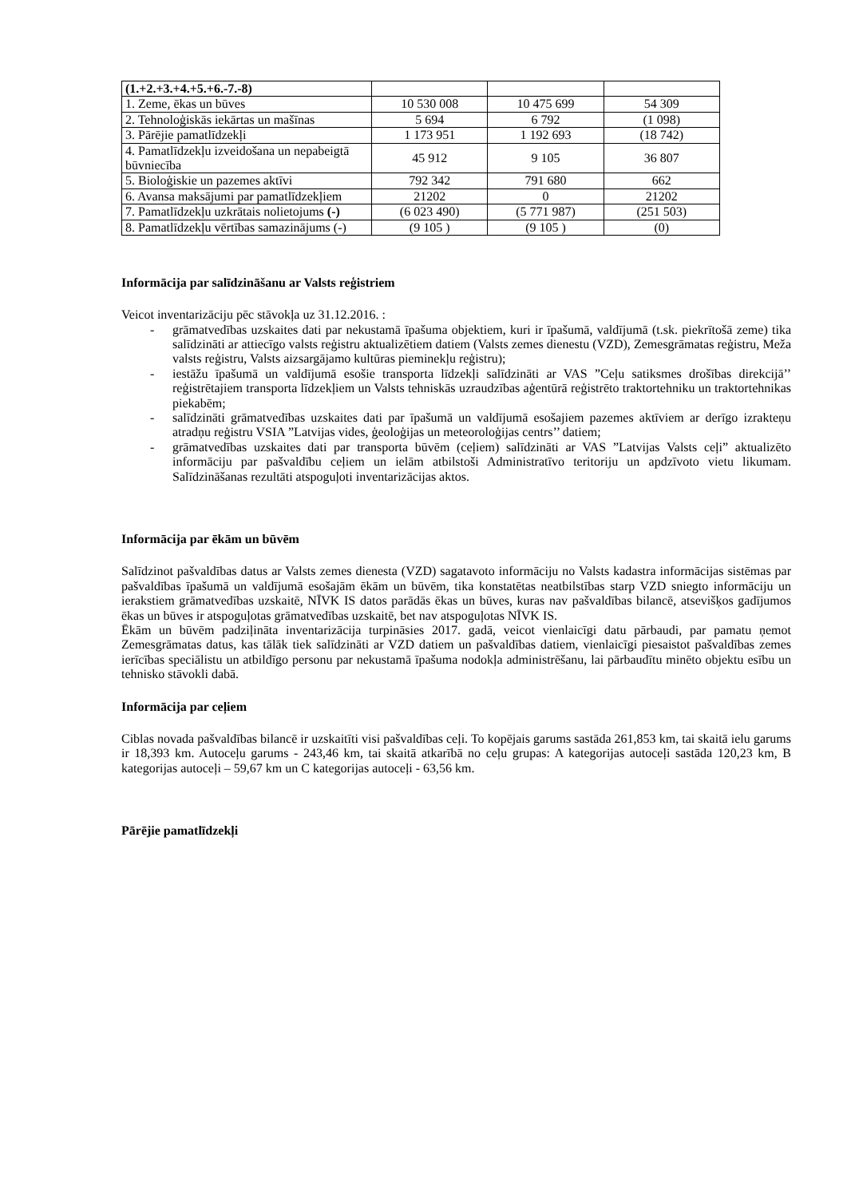| (1.+2.+3.+4.+5.+6.-7.-8) | | | |
| 1. Zeme, ēkas un būves | 10 530 008 | 10 475 699 | 54 309 |
| 2. Tehnoloģiskās iekārtas un mašīnas | 5 694 | 6 792 | (1 098) |
| 3. Pārējie pamatlīdzekļi | 1 173 951 | 1 192 693 | (18 742) |
| 4. Pamatlīdzekļu izveidošana un nepabeigtā būvniecība | 45 912 | 9 105 | 36 807 |
| 5. Bioloģiskie un pazemes aktīvi | 792 342 | 791 680 | 662 |
| 6. Avansa maksājumi par pamatlīdzekļiem | 21202 | 0 | 21202 |
| 7. Pamatlīdzekļu uzkrātais nolietojums (-) | (6 023 490) | (5 771 987) | (251 503) |
| 8. Pamatlīdzekļu vērtības samazinājums (-) | (9 105 ) | (9 105 ) | (0) |
Informācija par salīdzināšanu ar Valsts reģistriem
Veicot inventarizāciju pēc stāvokļa uz 31.12.2016. :
- grāmatvedības uzskaites dati par nekustamā īpašuma objektiem, kuri ir īpašumā, valdījumā (t.sk. piekrītošā zeme) tika salīdzināti ar attiecīgo valsts reģistru aktualizētiem datiem (Valsts zemes dienestu (VZD), Zemesgrāmatas reģistru, Meža valsts reģistru, Valsts aizsargājamo kultūras pieminekļu reģistru);
- iestāžu īpašumā un valdījumā esošie transporta līdzekļi salīdzināti ar VAS ”Ceļu satiksmes drošības direkcijā’’ reģistrētajiem transporta līdzekļiem un Valsts tehniskās uzraudzības aģentūrā reģistrēto traktortehniku un traktortehnikas piekabēm;
- salīdzināti grāmatvedības uzskaites dati par īpašumā un valdījumā esošajiem pazemes aktīviem ar derīgo izrakteņu atradņu reģistru VSIA ”Latvijas vides, ģeoloģijas un meteoroloģijas centrs’’ datiem;
- grāmatvedības uzskaites dati par transporta būvēm (ceļiem) salīdzināti ar VAS ”Latvijas Valsts ceļi” aktualizēto informāciju par pašvaldību ceļiem un ielām atbilstoši Administratīvo teritoriju un apdzīvoto vietu likumam. Salīdzināšanas rezultāti atspoguļoti inventarizācijas aktos.
Informācija par ēkām un būvēm
Salīdzinot pašvaldības datus ar Valsts zemes dienesta (VZD) sagatavoto informāciju no Valsts kadastra informācijas sistēmas par pašvaldības īpašumā un valdījumā esošajām ēkām un būvēm, tika konstatētas neatbilstības starp VZD sniegto informāciju un ierakstiem grāmatvedības uzskaitē, NĪVK IS datos parādās ēkas un būves, kuras nav pašvaldības bilancē, atsevišķos gadījumos ēkas un būves ir atspoguļotas grāmatvedības uzskaitē, bet nav atspoguļotas NĪVK IS.
Ēkām un būvēm padziļināta inventarizācija turpināsies 2017. gadā, veicot vienlaicīgi datu pārbaudi, par pamatu ņemot Zemesgrāmatas datus, kas tālāk tiek salīdzināti ar VZD datiem un pašvaldības datiem, vienlaicīgi piesaistot pašvaldības zemes ierīcības speciālistu un atbildīgo personu par nekustamā īpašuma nodokļa administrēšanu, lai pārbaudītu minēto objektu esību un tehnisko stāvokli dabā.
Informācija par ceļiem
Ciblas novada pašvaldības bilancē ir uzskaitīti visi pašvaldības ceļi. To kopējais garums sastāda 261,853 km, tai skaitā ielu garums ir 18,393 km. Autoceļu garums - 243,46 km, tai skaitā atkarībā no ceļu grupas: A kategorijas autoceļi sastāda 120,23 km, B kategorijas autoceļi – 59,67 km un C kategorijas autoceļi - 63,56 km.
Pārējie pamatlīdzekļi